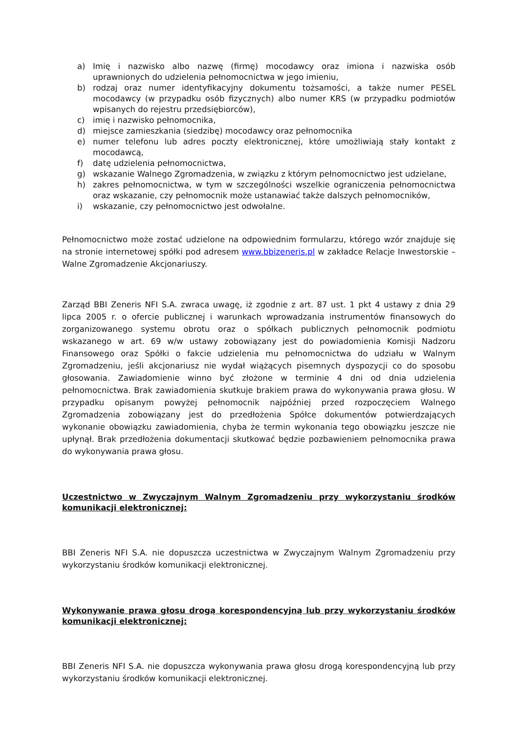a) Imię i nazwisko albo nazwę (firmę) mocodawcy oraz imiona i nazwiska osób uprawnionych do udzielenia pełnomocnictwa w jego imieniu,
b) rodzaj oraz numer identyfikacyjny dokumentu tożsamości, a także numer PESEL mocodawcy (w przypadku osób fizycznych) albo numer KRS (w przypadku podmiotów wpisanych do rejestru przedsiębiorców),
c) imię i nazwisko pełnomocnika,
d) miejsce zamieszkania (siedzibę) mocodawcy oraz pełnomocnika
e) numer telefonu lub adres poczty elektronicznej, które umożliwiają stały kontakt z mocodawcą,
f) datę udzielenia pełnomocnictwa,
g) wskazanie Walnego Zgromadzenia, w związku z którym pełnomocnictwo jest udzielane,
h) zakres pełnomocnictwa, w tym w szczególności wszelkie ograniczenia pełnomocnictwa oraz wskazanie, czy pełnomocnik może ustanawiać także dalszych pełnomocników,
i) wskazanie, czy pełnomocnictwo jest odwołalne.
Pełnomocnictwo może zostać udzielone na odpowiednim formularzu, którego wzór znajduje się na stronie internetowej spółki pod adresem www.bbizeneris.pl w zakładce Relacje Inwestorskie – Walne Zgromadzenie Akcjonariuszy.
Zarząd BBI Zeneris NFI S.A. zwraca uwagę, iż zgodnie z art. 87 ust. 1 pkt 4 ustawy z dnia 29 lipca 2005 r. o ofercie publicznej i warunkach wprowadzania instrumentów finansowych do zorganizowanego systemu obrotu oraz o spółkach publicznych pełnomocnik podmiotu wskazanego w art. 69 w/w ustawy zobowiązany jest do powiadomienia Komisji Nadzoru Finansowego oraz Spółki o fakcie udzielenia mu pełnomocnictwa do udziału w Walnym Zgromadzeniu, jeśli akcjonariusz nie wydał wiążących pisemnych dyspozycji co do sposobu głosowania. Zawiadomienie winno być złożone w terminie 4 dni od dnia udzielenia pełnomocnictwa. Brak zawiadomienia skutkuje brakiem prawa do wykonywania prawa głosu. W przypadku opisanym powyżej pełnomocnik najpóźniej przed rozpoczęciem Walnego Zgromadzenia zobowiązany jest do przedłożenia Spółce dokumentów potwierdzających wykonanie obowiązku zawiadomienia, chyba że termin wykonania tego obowiązku jeszcze nie upłynął. Brak przedłożenia dokumentacji skutkować będzie pozbawieniem pełnomocnika prawa do wykonywania prawa głosu.
Uczestnictwo w Zwyczajnym Walnym Zgromadzeniu przy wykorzystaniu środków komunikacji elektronicznej:
BBI Zeneris NFI S.A. nie dopuszcza uczestnictwa w Zwyczajnym Walnym Zgromadzeniu przy wykorzystaniu środków komunikacji elektronicznej.
Wykonywanie prawa głosu drogą korespondencyjną lub przy wykorzystaniu środków komunikacji elektronicznej:
BBI Zeneris NFI S.A. nie dopuszcza wykonywania prawa głosu drogą korespondencyjną lub przy wykorzystaniu środków komunikacji elektronicznej.